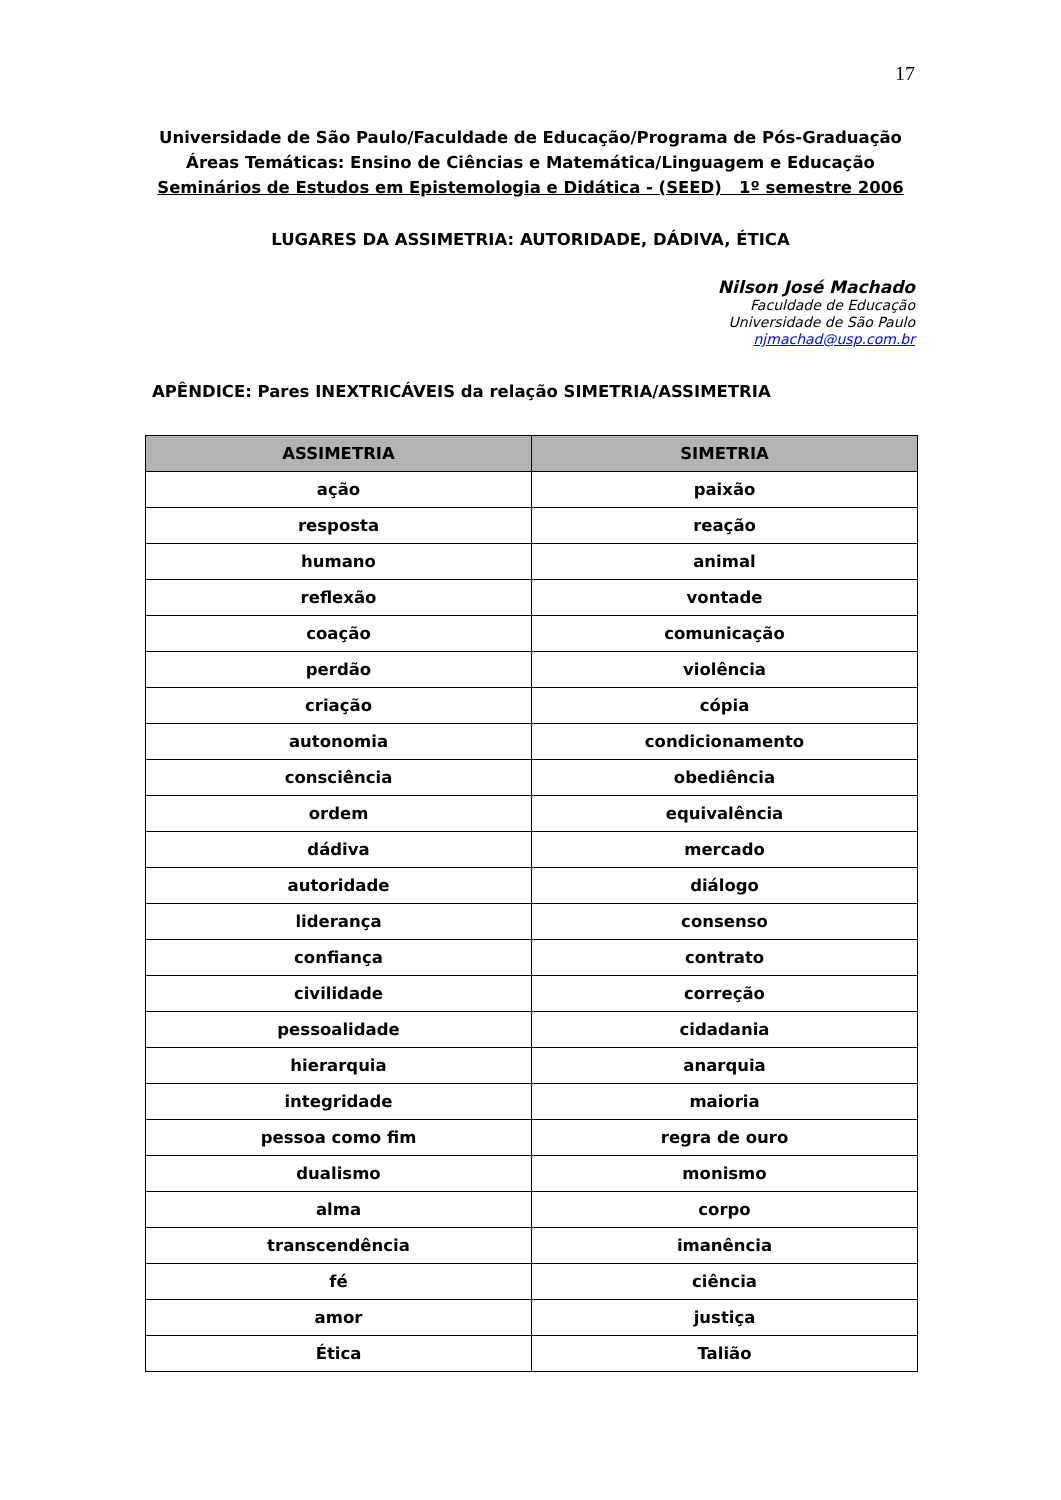17
Universidade de São Paulo/Faculdade de Educação/Programa de Pós-Graduação
Áreas Temáticas: Ensino de Ciências e Matemática/Linguagem e Educação
Seminários de Estudos em Epistemologia e Didática - (SEED) 1º semestre 2006
LUGARES DA ASSIMETRIA: AUTORIDADE, DÁDIVA, ÉTICA
Nilson José Machado
Faculdade de Educação
Universidade de São Paulo
njmachad@usp.com.br
APÊNDICE: Pares INEXTRICÁVEIS da relação SIMETRIA/ASSIMETRIA
| ASSIMETRIA | SIMETRIA |
| --- | --- |
| ação | paixão |
| resposta | reação |
| humano | animal |
| reflexão | vontade |
| coação | comunicação |
| perdão | violência |
| criação | cópia |
| autonomia | condicionamento |
| consciência | obediência |
| ordem | equivalência |
| dádiva | mercado |
| autoridade | diálogo |
| liderança | consenso |
| confiança | contrato |
| civilidade | correção |
| pessoalidade | cidadania |
| hierarquia | anarquia |
| integridade | maioria |
| pessoa como fim | regra de ouro |
| dualismo | monismo |
| alma | corpo |
| transcendência | imanência |
| fé | ciência |
| amor | justiça |
| Ética | Talião |